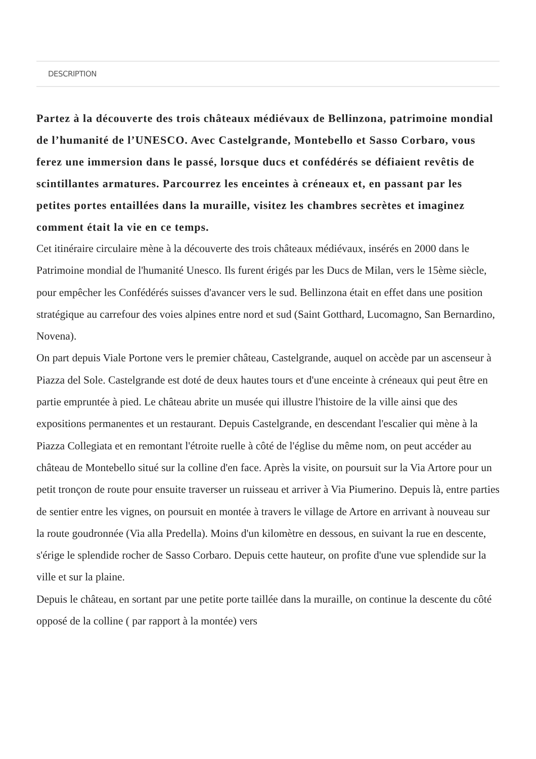DESCRIPTION
Partez à la découverte des trois châteaux médiévaux de Bellinzona, patrimoine mondial de l’humanité de l’UNESCO. Avec Castelgrande, Montebello et Sasso Corbaro, vous ferez une immersion dans le passé, lorsque ducs et confédérés se défiaient revêtis de scintillantes armatures. Parcourrez les enceintes à créneaux et, en passant par les petites portes entaillées dans la muraille, visitez les chambres secrètes et imaginez comment était la vie en ce temps.
Cet itinéraire circulaire mène à la découverte des trois châteaux médiévaux, insérés en 2000 dans le Patrimoine mondial de l'humanité Unesco. Ils furent érigés par les Ducs de Milan, vers le 15ème siècle, pour empêcher les Confédérés suisses d'avancer vers le sud. Bellinzona était en effet dans une position stratégique au carrefour des voies alpines entre nord et sud (Saint Gotthard, Lucomagno, San Bernardino, Novena).
On part depuis Viale Portone vers le premier château, Castelgrande, auquel on accède par un ascenseur à Piazza del Sole. Castelgrande est doté de deux hautes tours et d'une enceinte à créneaux qui peut être en partie empruntée à pied. Le château abrite un musée qui illustre l'histoire de la ville ainsi que des expositions permanentes et un restaurant. Depuis Castelgrande, en descendant l'escalier qui mène à la Piazza Collegiata et en remontant l'étroite ruelle à côté de l'église du même nom, on peut accéder au château de Montebello situé sur la colline d'en face. Après la visite, on poursuit sur la Via Artore pour un petit tronçon de route pour ensuite traverser un ruisseau et arriver à Via Piumerino. Depuis là, entre parties de sentier entre les vignes, on poursuit en montée à travers le village de Artore en arrivant à nouveau sur la route goudronnée (Via alla Predella). Moins d'un kilomètre en dessous, en suivant la rue en descente, s'érige le splendide rocher de Sasso Corbaro. Depuis cette hauteur, on profite d'une vue splendide sur la ville et sur la plaine.
Depuis le château, en sortant par une petite porte taillée dans la muraille, on continue la descente du côté opposé de la colline ( par rapport à la montée) vers